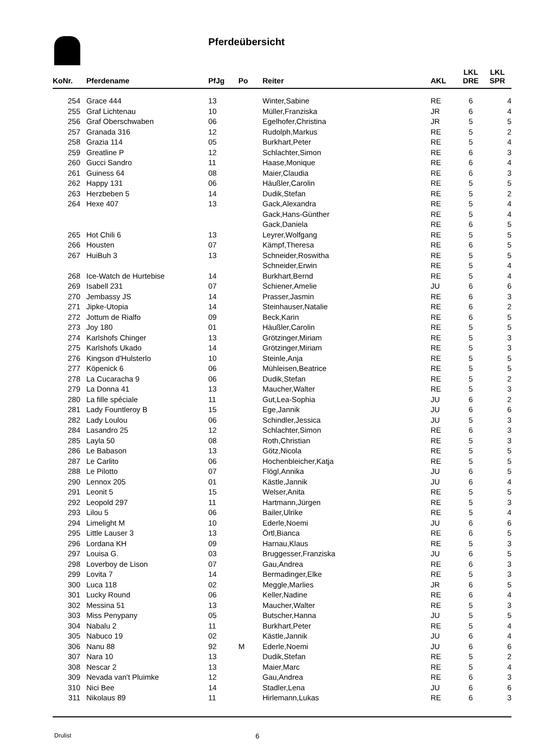Pferdeübersicht
| KoNr. | Pferdename | PfJg | Po | Reiter | AKL | LKL DRE | LKL SPR |
| --- | --- | --- | --- | --- | --- | --- | --- |
| 254 | Grace 444 | 13 | | Winter,Sabine | RE | 6 | 4 |
| 255 | Graf Lichtenau | 10 | | Müller,Franziska | JR | 6 | 4 |
| 256 | Graf Oberschwaben | 06 | | Egelhofer,Christina | JR | 5 | 5 |
| 257 | Granada 316 | 12 | | Rudolph,Markus | RE | 5 | 2 |
| 258 | Grazia 114 | 05 | | Burkhart,Peter | RE | 5 | 4 |
| 259 | Greatline P | 12 | | Schlachter,Simon | RE | 6 | 3 |
| 260 | Gucci Sandro | 11 | | Haase,Monique | RE | 6 | 4 |
| 261 | Guiness 64 | 08 | | Maier,Claudia | RE | 6 | 3 |
| 262 | Happy 131 | 06 | | Häußler,Carolin | RE | 5 | 5 |
| 263 | Herzbeben 5 | 14 | | Dudik,Stefan | RE | 5 | 2 |
| 264 | Hexe 407 | 13 | | Gack,Alexandra | RE | 5 | 4 |
| | | | | Gack,Hans-Günther | RE | 5 | 4 |
| | | | | Gack,Daniela | RE | 6 | 5 |
| 265 | Hot Chili 6 | 13 | | Leyrer,Wolfgang | RE | 5 | 5 |
| 266 | Housten | 07 | | Kämpf,Theresa | RE | 6 | 5 |
| 267 | HuiBuh 3 | 13 | | Schneider,Roswitha | RE | 5 | 5 |
| | | | | Schneider,Erwin | RE | 5 | 4 |
| 268 | Ice-Watch de Hurtebise | 14 | | Burkhart,Bernd | RE | 5 | 4 |
| 269 | Isabell 231 | 07 | | Schiener,Amelie | JU | 6 | 6 |
| 270 | Jembassy JS | 14 | | Prasser,Jasmin | RE | 6 | 3 |
| 271 | Jipke-Utopia | 14 | | Steinhauser,Natalie | RE | 6 | 2 |
| 272 | Jottum de Rialfo | 09 | | Beck,Karin | RE | 6 | 5 |
| 273 | Joy 180 | 01 | | Häußler,Carolin | RE | 5 | 5 |
| 274 | Karlshofs Chinger | 13 | | Grötzinger,Miriam | RE | 5 | 3 |
| 275 | Karlshofs Ukado | 14 | | Grötzinger,Miriam | RE | 5 | 3 |
| 276 | Kingson d'Hulsterlo | 10 | | Steinle,Anja | RE | 5 | 5 |
| 277 | Köpenick 6 | 06 | | Mühleisen,Beatrice | RE | 5 | 5 |
| 278 | La Cucaracha 9 | 06 | | Dudik,Stefan | RE | 5 | 2 |
| 279 | La Donna 41 | 13 | | Maucher,Walter | RE | 5 | 3 |
| 280 | La fille spéciale | 11 | | Gut,Lea-Sophia | JU | 6 | 2 |
| 281 | Lady Fountleroy B | 15 | | Ege,Jannik | JU | 6 | 6 |
| 282 | Lady Loulou | 06 | | Schindler,Jessica | JU | 5 | 3 |
| 284 | Lasandro 25 | 12 | | Schlachter,Simon | RE | 6 | 3 |
| 285 | Layla 50 | 08 | | Roth,Christian | RE | 5 | 3 |
| 286 | Le Babason | 13 | | Götz,Nicola | RE | 5 | 5 |
| 287 | Le Carlito | 06 | | Hochenbleicher,Katja | RE | 5 | 5 |
| 288 | Le Pilotto | 07 | | Flögl,Annika | JU | 6 | 5 |
| 290 | Lennox 205 | 01 | | Kästle,Jannik | JU | 6 | 4 |
| 291 | Leonit 5 | 15 | | Welser,Anita | RE | 5 | 5 |
| 292 | Leopold 297 | 11 | | Hartmann,Jürgen | RE | 5 | 3 |
| 293 | Lilou 5 | 06 | | Bailer,Ulrike | RE | 5 | 4 |
| 294 | Limelight M | 10 | | Ederle,Noemi | JU | 6 | 6 |
| 295 | Little Lauser 3 | 13 | | Örtl,Bianca | RE | 6 | 5 |
| 296 | Lordana KH | 09 | | Harnau,Klaus | RE | 5 | 3 |
| 297 | Louisa G. | 03 | | Bruggesser,Franziska | JU | 6 | 5 |
| 298 | Loverboy de Lison | 07 | | Gau,Andrea | RE | 6 | 3 |
| 299 | Lovita 7 | 14 | | Bermadinger,Elke | RE | 5 | 3 |
| 300 | Luca 118 | 02 | | Meggle,Marlies | JR | 6 | 5 |
| 301 | Lucky Round | 06 | | Keller,Nadine | RE | 6 | 4 |
| 302 | Messina 51 | 13 | | Maucher,Walter | RE | 5 | 3 |
| 303 | Miss Penypany | 05 | | Butscher,Hanna | JU | 5 | 5 |
| 304 | Nabalu 2 | 11 | | Burkhart,Peter | RE | 5 | 4 |
| 305 | Nabuco 19 | 02 | | Kästle,Jannik | JU | 6 | 4 |
| 306 | Nanu 88 | 92 | M | Ederle,Noemi | JU | 6 | 6 |
| 307 | Nara 10 | 13 | | Dudik,Stefan | RE | 5 | 2 |
| 308 | Nescar 2 | 13 | | Maier,Marc | RE | 5 | 4 |
| 309 | Nevada van't Pluimke | 12 | | Gau,Andrea | RE | 6 | 3 |
| 310 | Nici Bee | 14 | | Stadler,Lena | JU | 6 | 6 |
| 311 | Nikolaus 89 | 11 | | Hirlemann,Lukas | RE | 6 | 3 |
Drulist 6